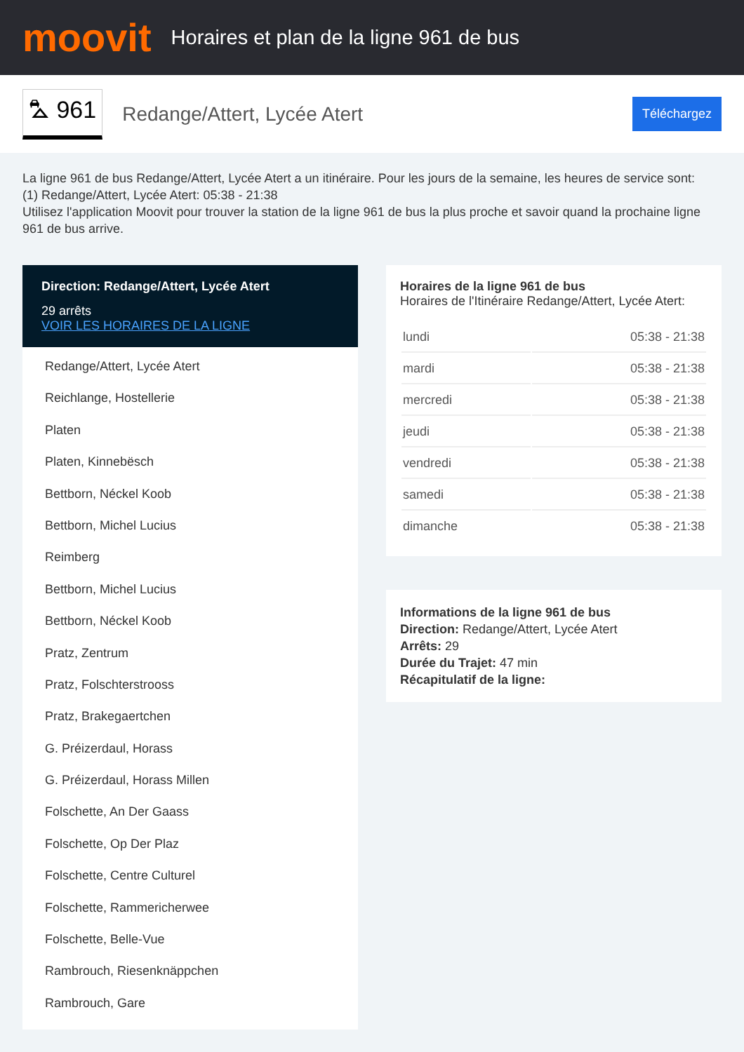moovit
Horaires et plan de la ligne 961 de bus
⛍ 961
Redange/Attert, Lycée Atert
Téléchargez
La ligne 961 de bus Redange/Attert, Lycée Atert a un itinéraire. Pour les jours de la semaine, les heures de service sont:
(1) Redange/Attert, Lycée Atert: 05:38 - 21:38
Utilisez l'application Moovit pour trouver la station de la ligne 961 de bus la plus proche et savoir quand la prochaine ligne 961 de bus arrive.
Direction: Redange/Attert, Lycée Atert
29 arrêts
VOIR LES HORAIRES DE LA LIGNE
Redange/Attert, Lycée Atert
Reichlange, Hostellerie
Platen
Platen, Kinnebësch
Bettborn, Néckel Koob
Bettborn, Michel Lucius
Reimberg
Bettborn, Michel Lucius
Bettborn, Néckel Koob
Pratz, Zentrum
Pratz, Folschterstrooss
Pratz, Brakegaertchen
G. Préizerdaul, Horass
G. Préizerdaul, Horass Millen
Folschette, An Der Gaass
Folschette, Op Der Plaz
Folschette, Centre Culturel
Folschette, Rammericherwee
Folschette, Belle-Vue
Rambrouch, Riesenknäppchen
Rambrouch, Gare
Horaires de la ligne 961 de bus
Horaires de l'Itinéraire Redange/Attert, Lycée Atert:
| lundi | 05:38 - 21:38 |
| mardi | 05:38 - 21:38 |
| mercredi | 05:38 - 21:38 |
| jeudi | 05:38 - 21:38 |
| vendredi | 05:38 - 21:38 |
| samedi | 05:38 - 21:38 |
| dimanche | 05:38 - 21:38 |
Informations de la ligne 961 de bus
Direction: Redange/Attert, Lycée Atert
Arrêts: 29
Durée du Trajet: 47 min
Récapitulatif de la ligne: